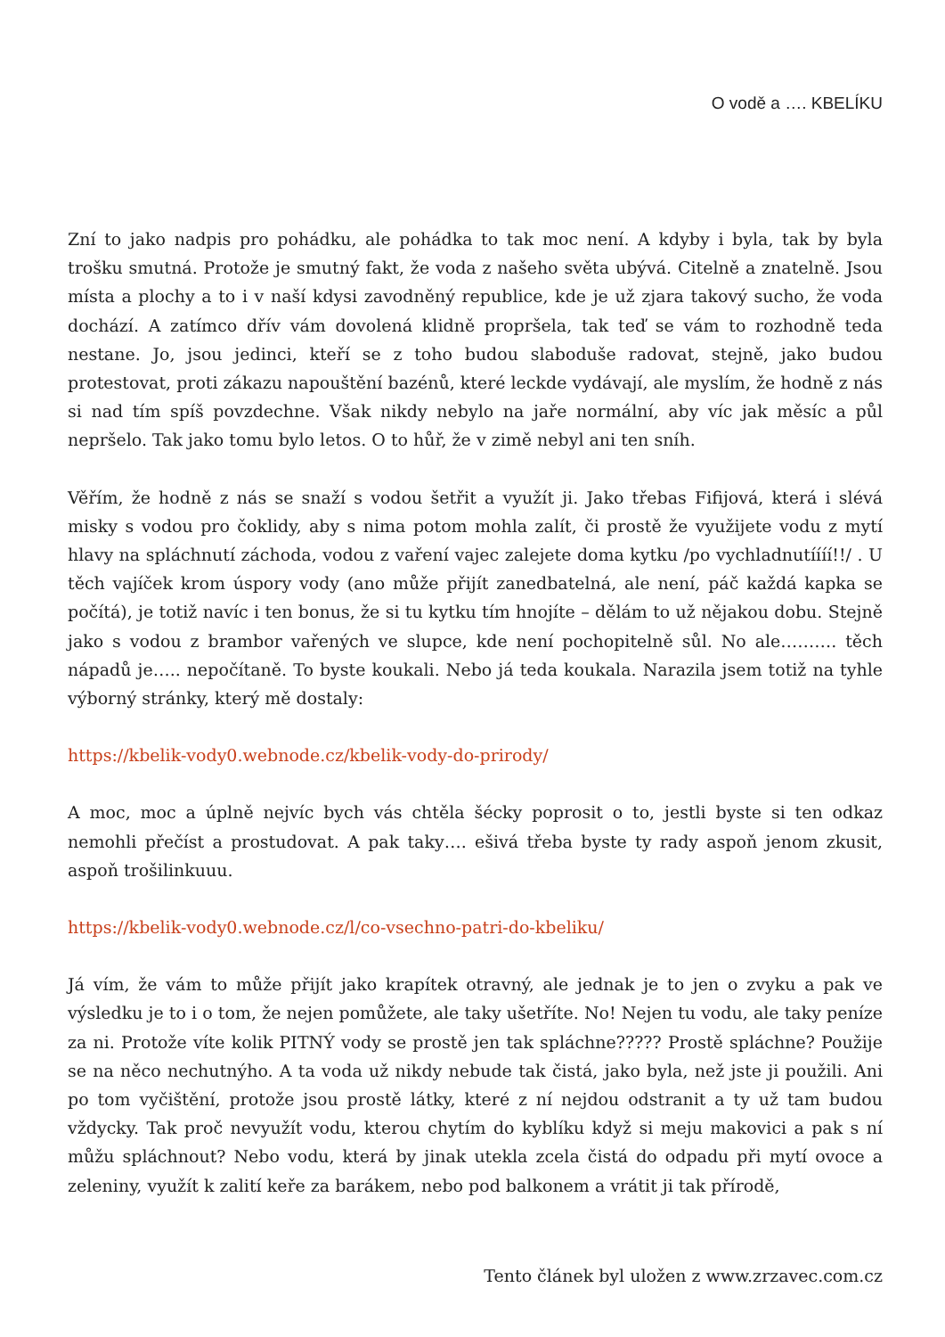O vodě a …. KBELÍKU
Zní to jako nadpis pro pohádku, ale pohádka to tak moc není. A kdyby i byla, tak by byla trošku smutná. Protože je smutný fakt, že voda z našeho světa ubývá. Citelně a znatelně. Jsou místa a plochy a to i v naší kdysi zavodněný republice, kde je už zjara takový sucho, že voda dochází. A zatímco dřív vám dovolená klidně propršela, tak teď se vám to rozhodně teda nestane. Jo, jsou jedinci, kteří se z toho budou slaboduše radovat, stejně, jako budou protestovat, proti zákazu napouštění bazénů, které leckde vydávají, ale myslím, že hodně z nás si nad tím spíš povzdechne. Však nikdy nebylo na jaře normální, aby víc jak měsíc a půl nepršelo. Tak jako tomu bylo letos. O to hůř, že v zimě nebyl ani ten sníh.
Věřím, že hodně z nás se snaží s vodou šetřit a využít ji. Jako třebas Fifijová, která i slévá misky s vodou pro čoklidy, aby s nima potom mohla zalít, či prostě že využijete vodu z mytí hlavy na spláchnutí záchoda, vodou z vaření vajec zalejete doma kytku /po vychladnutíííí!!/ . U těch vajíček krom úspory vody (ano může přijít zanedbatelná, ale není, páč každá kapka se počítá), je totiž navíc i ten bonus, že si tu kytku tím hnojíte – dělám to už nějakou dobu. Stejně jako s vodou z brambor vařených ve slupce, kde není pochopitelně sůl. No ale………. těch nápadů je….. nepočítaně. To byste koukali. Nebo já teda koukala. Narazila jsem totiž na tyhle výborný stránky, který mě dostaly:
https://kbelik-vody0.webnode.cz/kbelik-vody-do-prirody/
A moc, moc a úplně nejvíc bych vás chtěla šécky poprosit o to, jestli byste si ten odkaz nemohli přečíst a prostudovat. A pak taky…. ešivá třeba byste ty rady aspoň jenom zkusit, aspoň trošilinkuuu.
https://kbelik-vody0.webnode.cz/l/co-vsechno-patri-do-kbeliku/
Já vím, že vám to může přijít jako krapítek otravný, ale jednak je to jen o zvyku a pak ve výsledku je to i o tom, že nejen pomůžete, ale taky ušetříte. No! Nejen tu vodu, ale taky peníze za ni. Protože víte kolik PITNÝ vody se prostě jen tak spláchne????? Prostě spláchne? Použije se na něco nechutnýho. A ta voda už nikdy nebude tak čistá, jako byla, než jste ji použili. Ani po tom vyčištění, protože jsou prostě látky, které z ní nejdou odstranit a ty už tam budou vždycky. Tak proč nevyužít vodu, kterou chytím do kyblíku když si meju makovici a pak s ní můžu spláchnout? Nebo vodu, která by jinak utekla zcela čistá do odpadu při mytí ovoce a zeleniny, využít k zalití keře za barákem, nebo pod balkonem a vrátit ji tak přírodě,
Tento článek byl uložen z www.zrzavec.com.cz